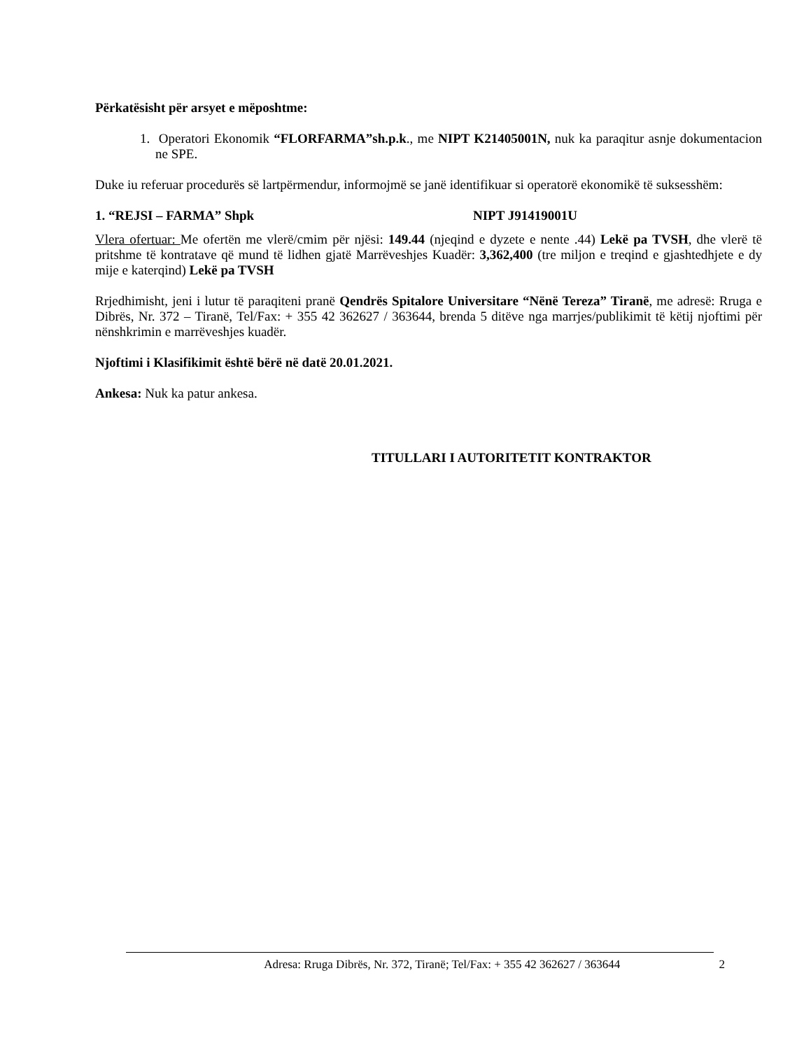Përkatësisht për arsyet e mëposhtme:
1. Operatori Ekonomik “FLORFARMA”sh.p.k., me NIPT K21405001N, nuk ka paraqitur asnje dokumentacion ne SPE.
Duke iu referuar procedurës së lartpërmendur, informojmë se janë identifikuar si operatorë ekonomikë të suksesshëm:
1. “REJSI – FARMA” Shpk NIPT J91419001U
Vlera ofertuar: Me ofertën me vlerë/cmim për njësi: 149.44 (njeqind e dyzete e nente .44) Lekë pa TVSH, dhe vlerë të pritshme të kontratave që mund të lidhen gjatë Marrëveshjes Kuadër: 3,362,400 (tre miljon e treqind e gjashtedhjete e dy mije e katerqind) Lekë pa TVSH
Rrjedhimisht, jeni i lutur të paraqiteni pranë Qendrës Spitalore Universitare “Nënë Tereza” Tiranë, me adresë: Rruga e Dibrës, Nr. 372 – Tiranë, Tel/Fax: + 355 42 362627 / 363644, brenda 5 ditëve nga marrjes/publikimit të këtij njoftimi për nënshkrimin e marrëveshjes kuadër.
Njoftimi i Klasifikimit është bërë në datë 20.01.2021.
Ankesa: Nuk ka patur ankesa.
TITULLARI I AUTORITETIT KONTRAKTOR
Adresa: Rruga Dibrës, Nr. 372, Tiranë; Tel/Fax: + 355 42 362627 / 363644 2